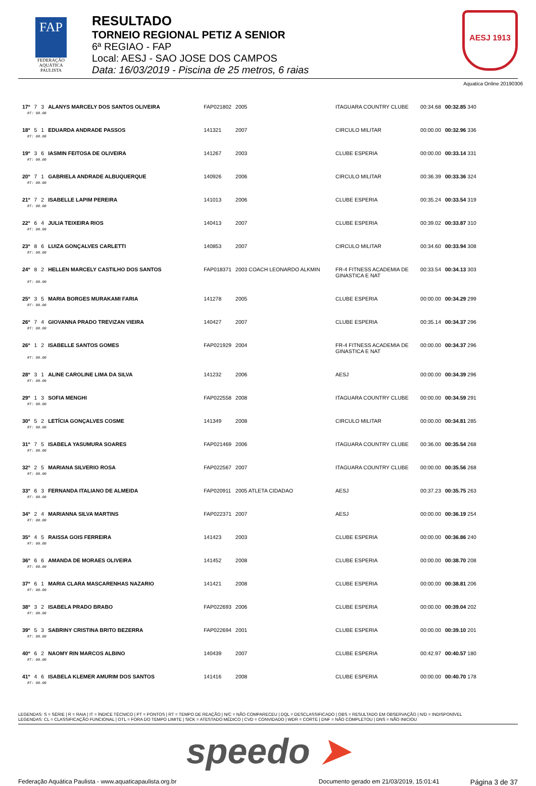FAP
FEDERAÇÃO
AQUÁTICA
PAULISTA
RESULTADO
TORNEIO REGIONAL PETIZ A SENIOR
6ª REGIAO - FAP
Local: AESJ - SAO JOSE DOS CAMPOS
Data: 16/03/2019 - Piscina de 25 metros, 6 raias
AESJ 1913
Aquatica Online 20190306
| 17º | 7 | 3 | ALANYS MARCELY DOS SANTOS OLIVEIRA | FAP021802 | 2005 | ITAGUARA COUNTRY CLUBE | 00:34.68 | 00:32.85 340 |
| RT: 00.00 | | | | | | | | |
| 18º | 5 | 1 | EDUARDA ANDRADE PASSOS | 141321 | 2007 | CIRCULO MILITAR | 00:00.00 | 00:32.96 336 |
| RT: 00.00 | | | | | | | | |
| 19º | 3 | 6 | IASMIN FEITOSA DE OLIVEIRA | 141267 | 2003 | CLUBE ESPERIA | 00:00.00 | 00:33.14 331 |
| RT: 00.00 | | | | | | | | |
| 20º | 7 | 1 | GABRIELA ANDRADE ALBUQUERQUE | 140926 | 2006 | CIRCULO MILITAR | 00:36.39 | 00:33.36 324 |
| RT: 00.00 | | | | | | | | |
| 21º | 7 | 2 | ISABELLE LAPIM PEREIRA | 141013 | 2006 | CLUBE ESPERIA | 00:35.24 | 00:33.54 319 |
| RT: 00.00 | | | | | | | | |
| 22º | 6 | 4 | JULIA TEIXEIRA RIOS | 140413 | 2007 | CLUBE ESPERIA | 00:39.02 | 00:33.87 310 |
| RT: 00.00 | | | | | | | | |
| 23º | 8 | 6 | LUIZA GONÇALVES CARLETTI | 140853 | 2007 | CIRCULO MILITAR | 00:34.60 | 00:33.94 308 |
| RT: 00.00 | | | | | | | | |
| 24º | 8 | 2 | HELLEN MARCELY CASTILHO DOS SANTOS | FAP018371 | 2003 COACH LEONARDO ALKMIN | FR-4 FITNESS ACADEMIA DE GINASTICA E NAT | 00:33.54 | 00:34.13 303 |
| RT: 00.00 | | | | | | | | |
| 25º | 3 | 5 | MARIA BORGES MURAKAMI FARIA | 141278 | 2005 | CLUBE ESPERIA | 00:00.00 | 00:34.29 299 |
| RT: 00.00 | | | | | | | | |
| 26º | 7 | 4 | GIOVANNA PRADO TREVIZAN VIEIRA | 140427 | 2007 | CLUBE ESPERIA | 00:35.14 | 00:34.37 296 |
| RT: 00.00 | | | | | | | | |
| 26º | 1 | 2 | ISABELLE SANTOS GOMES | FAP021929 | 2004 | FR-4 FITNESS ACADEMIA DE GINASTICA E NAT | 00:00.00 | 00:34.37 296 |
| RT: 00.00 | | | | | | | | |
| 28º | 3 | 1 | ALINE CAROLINE LIMA DA SILVA | 141232 | 2006 | AESJ | 00:00.00 | 00:34.39 296 |
| RT: 00.00 | | | | | | | | |
| 29º | 1 | 3 | SOFIA MENGHI | FAP022558 | 2008 | ITAGUARA COUNTRY CLUBE | 00:00.00 | 00:34.59 291 |
| RT: 00.00 | | | | | | | | |
| 30º | 5 | 2 | LETÍCIA GONÇALVES COSME | 141349 | 2008 | CIRCULO MILITAR | 00:00.00 | 00:34.81 285 |
| RT: 00.00 | | | | | | | | |
| 31º | 7 | 5 | ISABELA YASUMURA SOARES | FAP021469 | 2006 | ITAGUARA COUNTRY CLUBE | 00:36.00 | 00:35.54 268 |
| RT: 00.00 | | | | | | | | |
| 32º | 2 | 5 | MARIANA SILVERIO ROSA | FAP022567 | 2007 | ITAGUARA COUNTRY CLUBE | 00:00.00 | 00:35.56 268 |
| RT: 00.00 | | | | | | | | |
| 33º | 6 | 3 | FERNANDA ITALIANO DE ALMEIDA | FAP020911 | 2005 ATLETA CIDADAO | AESJ | 00:37.23 | 00:35.75 263 |
| RT: 00.00 | | | | | | | | |
| 34º | 2 | 4 | MARIANNA SILVA MARTINS | FAP022371 | 2007 | AESJ | 00:00.00 | 00:36.19 254 |
| RT: 00.00 | | | | | | | | |
| 35º | 4 | 5 | RAISSA GOIS FERREIRA | 141423 | 2003 | CLUBE ESPERIA | 00:00.00 | 00:36.86 240 |
| RT: 00.00 | | | | | | | | |
| 36º | 6 | 6 | AMANDA DE MORAES OLIVEIRA | 141452 | 2008 | CLUBE ESPERIA | 00:00.00 | 00:38.70 208 |
| RT: 00.00 | | | | | | | | |
| 37º | 6 | 1 | MARIA CLARA MASCARENHAS NAZARIO | 141421 | 2008 | CLUBE ESPERIA | 00:00.00 | 00:38.81 206 |
| RT: 00.00 | | | | | | | | |
| 38º | 3 | 2 | ISABELA PRADO BRABO | FAP022693 | 2006 | CLUBE ESPERIA | 00:00.00 | 00:39.04 202 |
| RT: 00.00 | | | | | | | | |
| 39º | 5 | 3 | SABRINY CRISTINA BRITO BEZERRA | FAP022694 | 2001 | CLUBE ESPERIA | 00:00.00 | 00:39.10 201 |
| RT: 00.00 | | | | | | | | |
| 40º | 6 | 2 | NAOMY RIN MARCOS ALBINO | 140439 | 2007 | CLUBE ESPERIA | 00:42.97 | 00:40.57 180 |
| RT: 00.00 | | | | | | | | |
| 41º | 4 | 6 | ISABELA KLEMER AMURIM DOS SANTOS | 141416 | 2008 | CLUBE ESPERIA | 00:00.00 | 00:40.70 178 |
| RT: 00.00 | | | | | | | | |
LEGENDAS: S = SÉRIE | R = RAIA | IT = ÍNDICE TÉCNICO | PT = PONTOS | RT = TEMPO DE REAÇÃO | N/C = NÃO COMPARECEU | DQL = DESCLASSIFICADO | OBS = RESULTADO EM OBSERVAÇÃO | N/D = INDISPONÍVEL
LEGENDAS: CL = CLASSIFICAÇÃO FUNCIONAL | OTL = FORA DO TEMPO LIMITE | SICK = ATESTADO MÉDICO | CVD = CONVIDADO | WDR = CORTE | DNF = NÃO COMPLETOU | DNS = NÃO INICIOU
speedo ➤
Federação Aquática Paulista - www.aquaticapaulista.org.br
Documento gerado em 21/03/2019, 15:01:41
Página 3 de 37